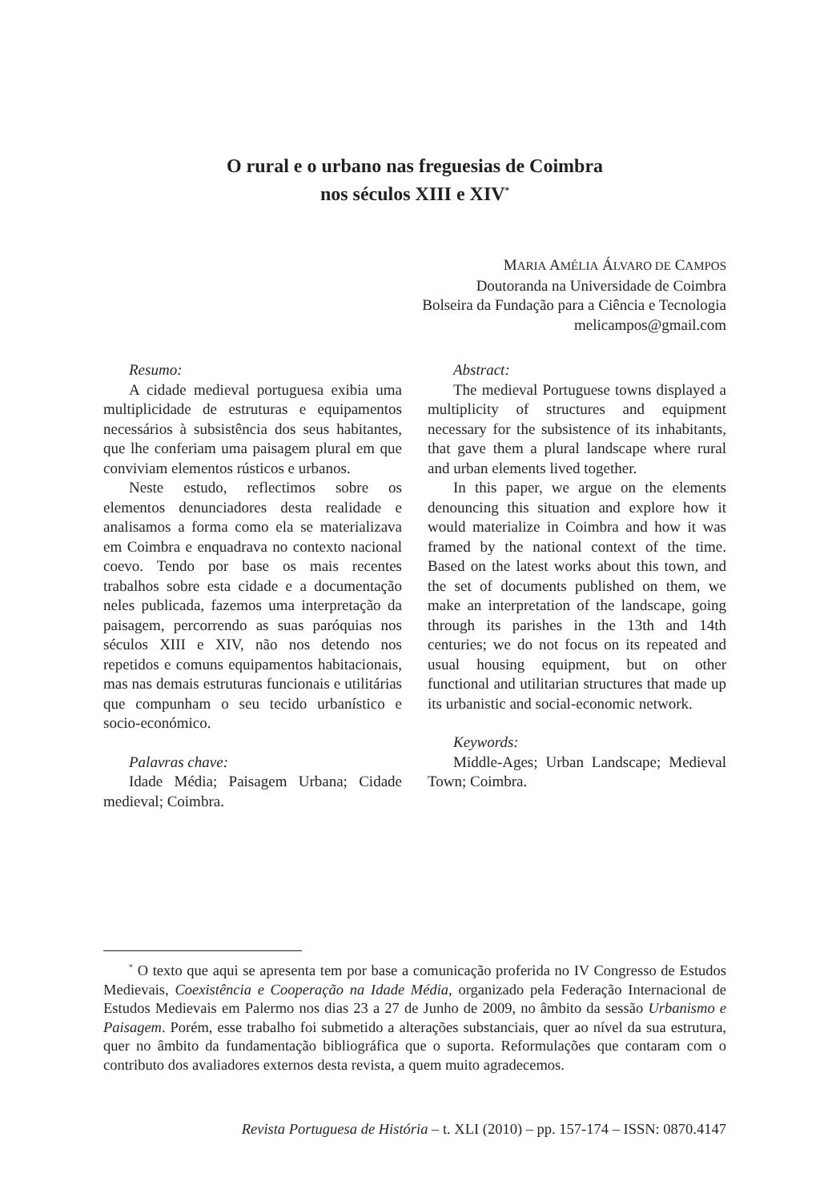O rural e o urbano nas freguesias de Coimbra
nos séculos XIII e XIV<sup>*</sup>
MARIA AMÉLIA ÁLVARO DE CAMPOS
Doutoranda na Universidade de Coimbra
Bolseira da Fundação para a Ciência e Tecnologia
melicampos@gmail.com
Resumo:
A cidade medieval portuguesa exibia uma multiplicidade de estruturas e equipamentos necessários à subsistência dos seus habitantes, que lhe conferiam uma paisagem plural em que conviviam elementos rústicos e urbanos.
Neste estudo, reflectimos sobre os elementos denunciadores desta realidade e analisamos a forma como ela se materializava em Coimbra e enquadrava no contexto nacional coevo. Tendo por base os mais recentes trabalhos sobre esta cidade e a documentação neles publicada, fazemos uma interpretação da paisagem, percorrendo as suas paróquias nos séculos XIII e XIV, não nos detendo nos repetidos e comuns equipamentos habitacionais, mas nas demais estruturas funcionais e utilitárias que compunham o seu tecido urbanístico e socio-económico.
Palavras chave:
Idade Média; Paisagem Urbana; Cidade medieval; Coimbra.
Abstract:
The medieval Portuguese towns displayed a multiplicity of structures and equipment necessary for the subsistence of its inhabitants, that gave them a plural landscape where rural and urban elements lived together.
In this paper, we argue on the elements denouncing this situation and explore how it would materialize in Coimbra and how it was framed by the national context of the time. Based on the latest works about this town, and the set of documents published on them, we make an interpretation of the landscape, going through its parishes in the 13th and 14th centuries; we do not focus on its repeated and usual housing equipment, but on other functional and utilitarian structures that made up its urbanistic and social-economic network.
Keywords:
Middle-Ages; Urban Landscape; Medieval Town; Coimbra.
<sup>*</sup> O texto que aqui se apresenta tem por base a comunicação proferida no IV Congresso de Estudos Medievais, Coexistência e Cooperação na Idade Média, organizado pela Federação Internacional de Estudos Medievais em Palermo nos dias 23 a 27 de Junho de 2009, no âmbito da sessão Urbanismo e Paisagem. Porém, esse trabalho foi submetido a alterações substanciais, quer ao nível da sua estrutura, quer no âmbito da fundamentação bibliográfica que o suporta. Reformulações que contaram com o contributo dos avaliadores externos desta revista, a quem muito agradecemos.
Revista Portuguesa de História – t. XLI (2010) – pp. 157-174 – ISSN: 0870.4147